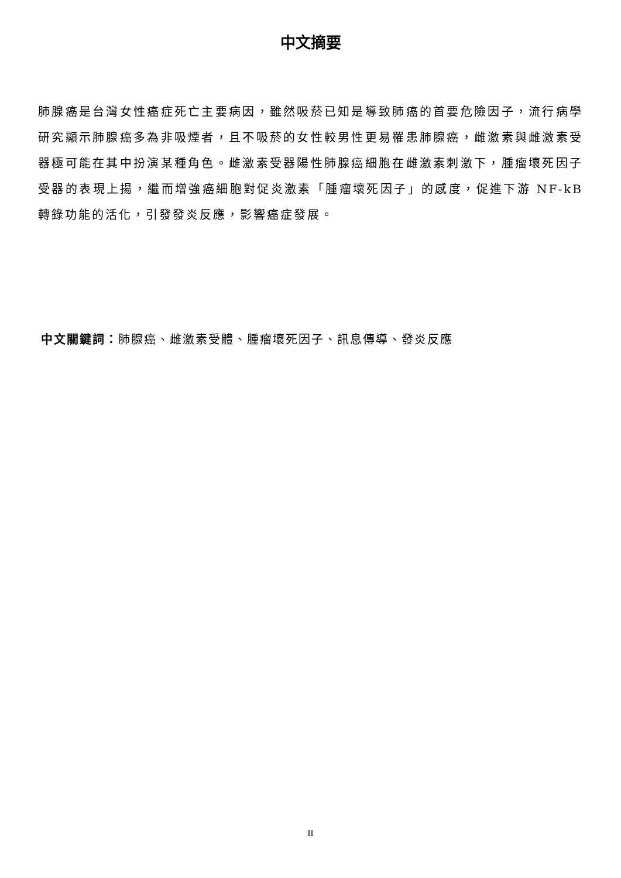中文摘要
肺腺癌是台灣女性癌症死亡主要病因，雖然吸菸已知是導致肺癌的首要危險因子，流行病學研究顯示肺腺癌多為非吸煙者，且不吸菸的女性較男性更易罹患肺腺癌，雌激素與雌激素受器極可能在其中扮演某種角色。雌激素受器陽性肺腺癌細胞在雌激素刺激下，腫瘤壞死因子受器的表現上揚，繼而增強癌細胞對促炎激素「腫瘤壞死因子」的感度，促進下游 NF-kB 轉錄功能的活化，引發發炎反應，影響癌症發展。
中文關鍵詞：肺腺癌、雌激素受體、腫瘤壞死因子、訊息傳導、發炎反應
II